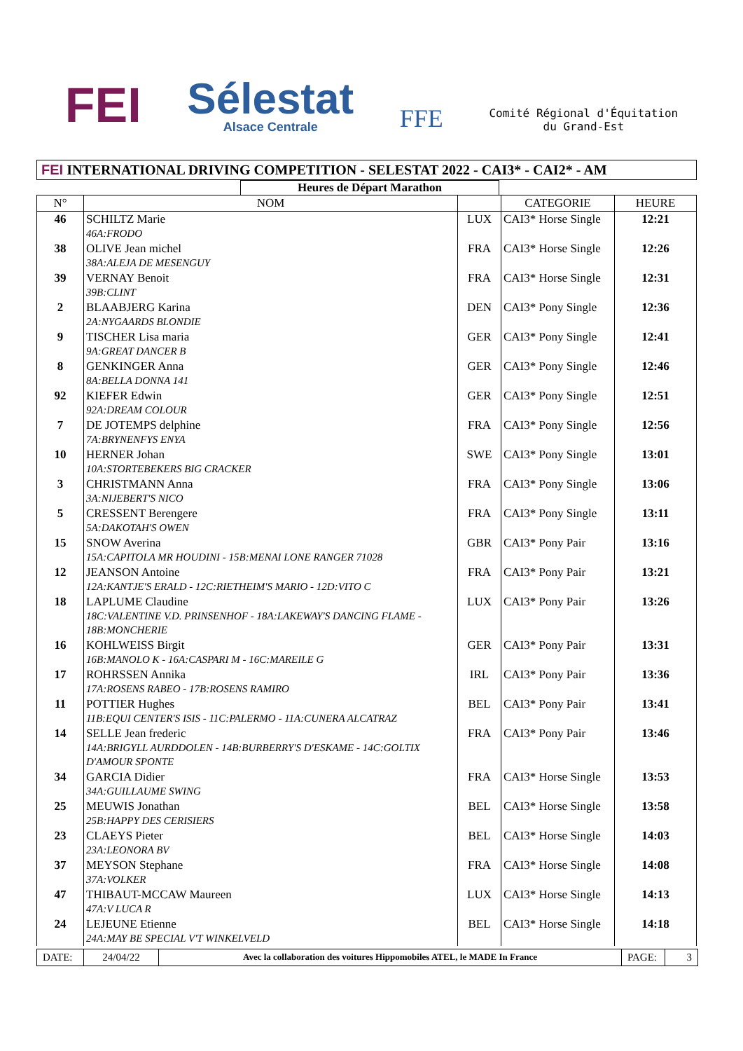FEI
Sélestat
Alsace Centrale
FFE
Comité Régional d'Équitation
du Grand-Est
FEI INTERNATIONAL DRIVING COMPETITION - SELESTAT 2022 - CAI3* - CAI2* - AM
Heures de Départ Marathon
| N° | NOM | | CATEGORIE | HEURE |
| --- | --- | --- | --- | --- |
| 46 | SCHILTZ Marie 46A:FRODO | LUX | CAI3* Horse Single | 12:21 |
| 38 | OLIVE Jean michel 38A:ALEJA DE MESENGUY | FRA | CAI3* Horse Single | 12:26 |
| 39 | VERNAY Benoit 39B:CLINT | FRA | CAI3* Horse Single | 12:31 |
| 2 | BLAABJERG Karina 2A:NYGAARDS BLONDIE | DEN | CAI3* Pony Single | 12:36 |
| 9 | TISCHER Lisa maria 9A:GREAT DANCER B | GER | CAI3* Pony Single | 12:41 |
| 8 | GENKINGER Anna 8A:BELLA DONNA 141 | GER | CAI3* Pony Single | 12:46 |
| 92 | KIEFER Edwin 92A:DREAM COLOUR | GER | CAI3* Pony Single | 12:51 |
| 7 | DE JOTEMPS delphine 7A:BRYNENFYS ENYA | FRA | CAI3* Pony Single | 12:56 |
| 10 | HERNER Johan 10A:STORTEBEKERS BIG CRACKER | SWE | CAI3* Pony Single | 13:01 |
| 3 | CHRISTMANN Anna 3A:NIJEBERT'S NICO | FRA | CAI3* Pony Single | 13:06 |
| 5 | CRESSENT Berengere 5A:DAKOTAH'S OWEN | FRA | CAI3* Pony Single | 13:11 |
| 15 | SNOW Averina 15A:CAPITOLA MR HOUDINI - 15B:MENAI LONE RANGER 71028 | GBR | CAI3* Pony Pair | 13:16 |
| 12 | JEANSON Antoine 12A:KANTJE'S ERALD - 12C:RIETHEIM'S MARIO - 12D:VITO C | FRA | CAI3* Pony Pair | 13:21 |
| 18 | LAPLUME Claudine 18C:VALENTINE V.D. PRINSENHOF - 18A:LAKEWAY'S DANCING FLAME - 18B:MONCHERIE | LUX | CAI3* Pony Pair | 13:26 |
| 16 | KOHLWEISS Birgit 16B:MANOLO K - 16A:CASPARI M - 16C:MAREILE G | GER | CAI3* Pony Pair | 13:31 |
| 17 | ROHRSSEN Annika 17A:ROSENS RABEO - 17B:ROSENS RAMIRO | IRL | CAI3* Pony Pair | 13:36 |
| 11 | POTTIER Hughes 11B:EQUI CENTER'S ISIS - 11C:PALERMO - 11A:CUNERA ALCATRAZ | BEL | CAI3* Pony Pair | 13:41 |
| 14 | SELLE Jean frederic 14A:BRIGYLL AURDDOLEN - 14B:BURBERRY'S D'ESKAME - 14C:GOLTIX D'AMOUR SPONTE | FRA | CAI3* Pony Pair | 13:46 |
| 34 | GARCIA Didier 34A:GUILLAUME SWING | FRA | CAI3* Horse Single | 13:53 |
| 25 | MEUWIS Jonathan 25B:HAPPY DES CERISIERS | BEL | CAI3* Horse Single | 13:58 |
| 23 | CLAEYS Pieter 23A:LEONORA BV | BEL | CAI3* Horse Single | 14:03 |
| 37 | MEYSON Stephane 37A:VOLKER | FRA | CAI3* Horse Single | 14:08 |
| 47 | THIBAUT-MCCAW Maureen 47A:V LUCA R | LUX | CAI3* Horse Single | 14:13 |
| 24 | LEJEUNE Etienne 24A:MAY BE SPECIAL V'T WINKELVELD | BEL | CAI3* Horse Single | 14:18 |
DATE: 24/04/22
Avec la collaboration des voitures Hippomobiles ATEL, le MADE In France
PAGE: 3